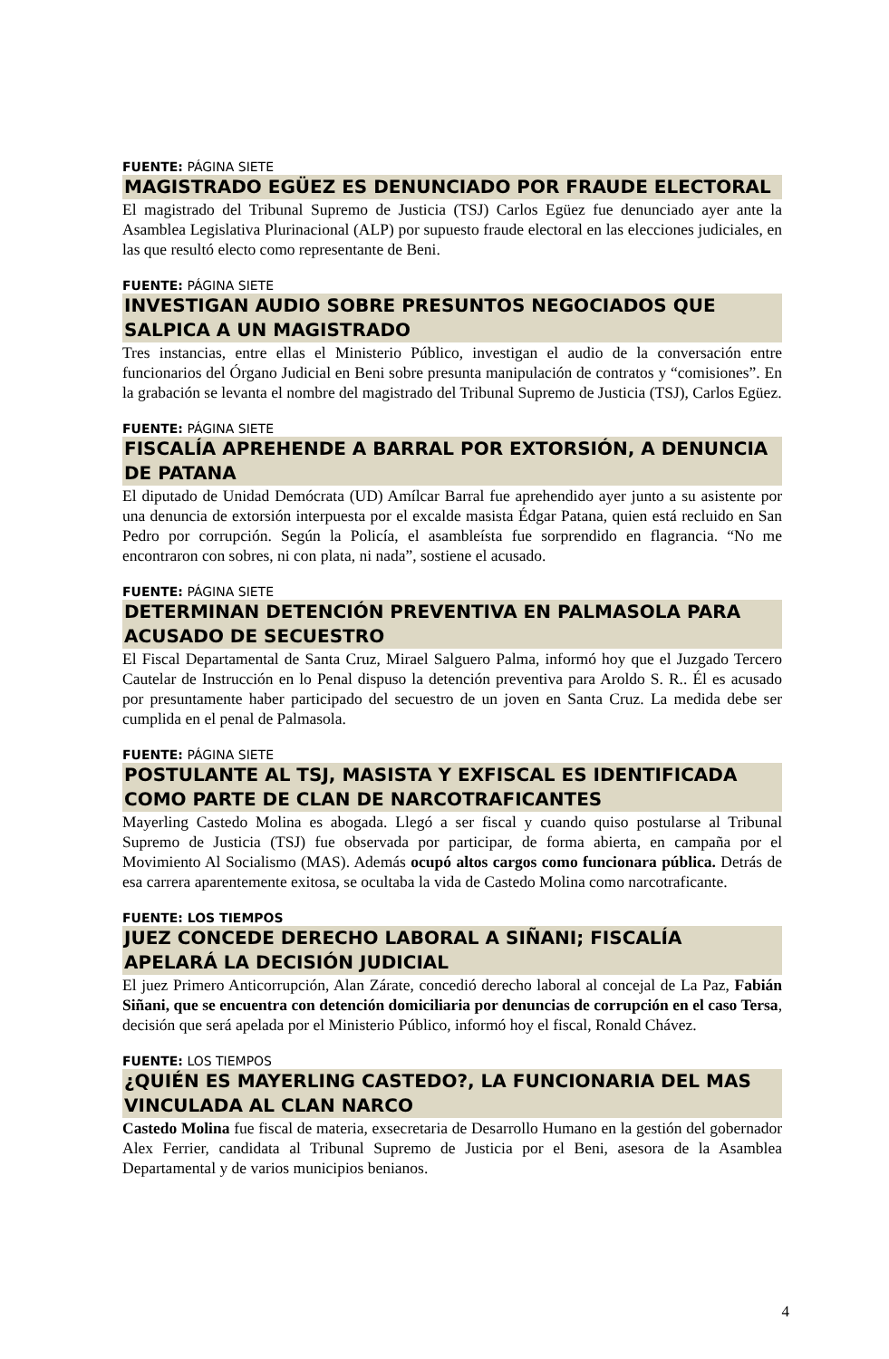FUENTE: PÁGINA SIETE
MAGISTRADO EGÜEZ ES DENUNCIADO POR FRAUDE ELECTORAL
El magistrado del Tribunal Supremo de Justicia (TSJ) Carlos Egüez fue denunciado ayer ante la Asamblea Legislativa Plurinacional (ALP) por supuesto fraude electoral en las elecciones judiciales, en las que resultó electo como representante de Beni.
FUENTE: PÁGINA SIETE
INVESTIGAN AUDIO SOBRE PRESUNTOS NEGOCIADOS QUE SALPICA A UN MAGISTRADO
Tres instancias, entre ellas el Ministerio Público, investigan el audio de la conversación entre funcionarios del Órgano Judicial en Beni sobre presunta manipulación de contratos y “comisiones”. En la grabación se levanta el nombre del magistrado del Tribunal Supremo de Justicia (TSJ), Carlos Egüez.
FUENTE: PÁGINA SIETE
FISCALÍA APREHENDE A BARRAL POR EXTORSIÓN, A DENUNCIA DE PATANA
El diputado de Unidad Demócrata (UD) Amílcar Barral fue aprehendido ayer junto a su asistente por una denuncia de extorsión interpuesta por el excalde masista Édgar Patana, quien está recluido en San Pedro por corrupción. Según la Policía, el asambleísta fue sorprendido en flagrancia. “No me encontraron con sobres, ni con plata, ni nada”, sostiene el acusado.
FUENTE: PÁGINA SIETE
DETERMINAN DETENCIÓN PREVENTIVA EN PALMASOLA PARA ACUSADO DE SECUESTRO
El Fiscal Departamental de Santa Cruz, Mirael Salguero Palma, informó hoy que el Juzgado Tercero Cautelar de Instrucción en lo Penal dispuso la detención preventiva para Aroldo S. R.. Él es acusado por presuntamente haber participado del secuestro de un joven en Santa Cruz. La medida debe ser cumplida en el penal de Palmasola.
FUENTE: PÁGINA SIETE
POSTULANTE AL TSJ, MASISTA Y EXFISCAL ES IDENTIFICADA COMO PARTE DE CLAN DE NARCOTRAFICANTES
Mayerling Castedo Molina es abogada. Llegó a ser fiscal y cuando quiso postularse al Tribunal Supremo de Justicia (TSJ) fue observada por participar, de forma abierta, en campaña por el Movimiento Al Socialismo (MAS). Además ocupó altos cargos como funcionara pública. Detrás de esa carrera aparentemente exitosa, se ocultaba la vida de Castedo Molina como narcotraficante.
FUENTE: LOS TIEMPOS
JUEZ CONCEDE DERECHO LABORAL A SIÑANI; FISCALÍA APELARÁ LA DECISIÓN JUDICIAL
El juez Primero Anticorrupción, Alan Zárate, concedió derecho laboral al concejal de La Paz, Fabián Siñani, que se encuentra con detención domiciliaria por denuncias de corrupción en el caso Tersa, decisión que será apelada por el Ministerio Público, informó hoy el fiscal, Ronald Chávez.
FUENTE: LOS TIEMPOS
¿QUIÉN ES MAYERLING CASTEDO?, LA FUNCIONARIA DEL MAS VINCULADA AL CLAN NARCO
Castedo Molina fue fiscal de materia, exsecretaria de Desarrollo Humano en la gestión del gobernador Alex Ferrier, candidata al Tribunal Supremo de Justicia por el Beni, asesora de la Asamblea Departamental y de varios municipios benianos.
4